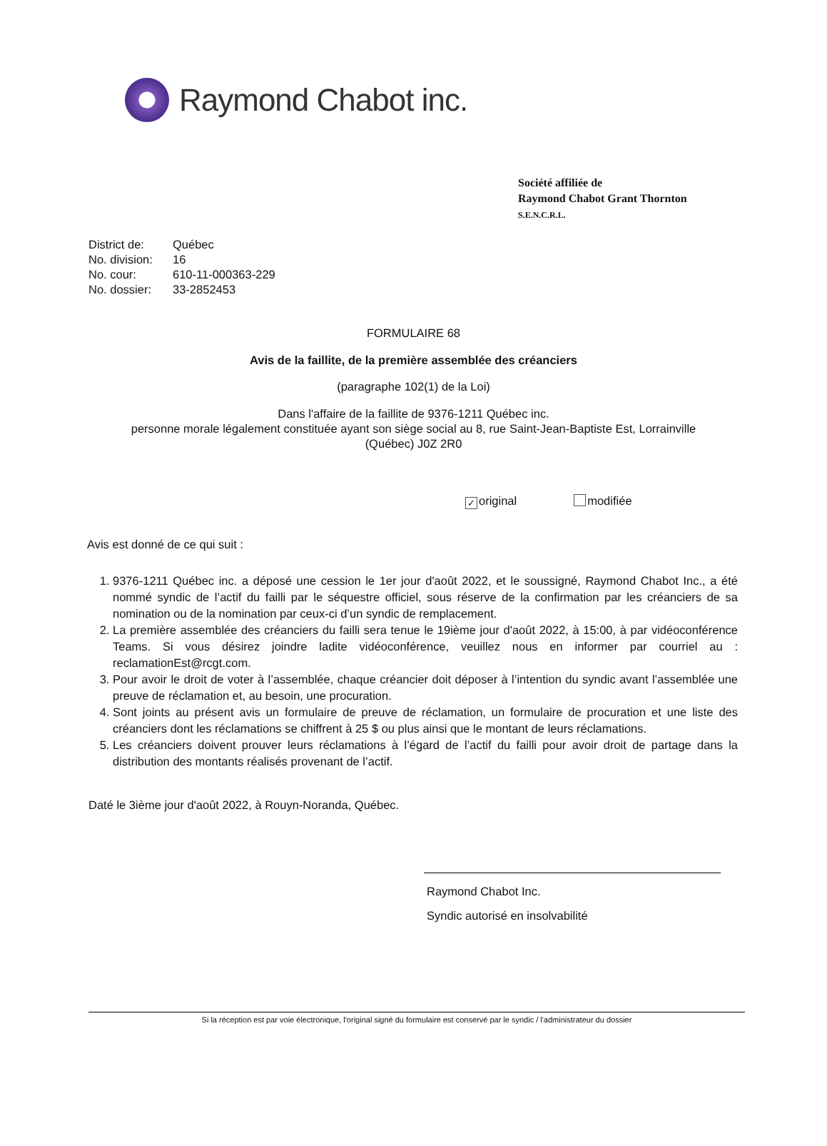Raymond Chabot inc.
Société affiliée de
Raymond Chabot Grant Thornton
S.E.N.C.R.L.
District de: Québec
No. division: 16
No. cour: 610-11-000363-229
No. dossier: 33-2852453
FORMULAIRE 68
Avis de la faillite, de la première assemblée des créanciers
(paragraphe 102(1) de la Loi)
Dans l'affaire de la faillite de 9376-1211 Québec inc.
personne morale légalement constituée ayant son siège social au 8, rue Saint-Jean-Baptiste Est, Lorrainville
(Québec) J0Z 2R0
✓ original modifiée
Avis est donné de ce qui suit :
1. 9376-1211 Québec inc. a déposé une cession le 1er jour d'août 2022, et le soussigné, Raymond Chabot Inc., a été nommé syndic de l’actif du failli par le séquestre officiel, sous réserve de la confirmation par les créanciers de sa nomination ou de la nomination par ceux-ci d’un syndic de remplacement.
2. La première assemblée des créanciers du failli sera tenue le 19ième jour d'août 2022, à 15:00, à par vidéoconférence Teams. Si vous désirez joindre ladite vidéoconférence, veuillez nous en informer par courriel au : reclamationEst@rcgt.com.
3. Pour avoir le droit de voter à l’assemblée, chaque créancier doit déposer à l’intention du syndic avant l’assemblée une preuve de réclamation et, au besoin, une procuration.
4. Sont joints au présent avis un formulaire de preuve de réclamation, un formulaire de procuration et une liste des créanciers dont les réclamations se chiffrent à 25 $ ou plus ainsi que le montant de leurs réclamations.
5. Les créanciers doivent prouver leurs réclamations à l’égard de l’actif du failli pour avoir droit de partage dans la distribution des montants réalisés provenant de l’actif.
Daté le 3ième jour d'août 2022, à Rouyn-Noranda, Québec.
Raymond Chabot Inc.
Syndic autorisé en insolvabilité
Si la réception est par voie électronique, l'original signé du formulaire est conservé par le syndic / l'administrateur du dossier